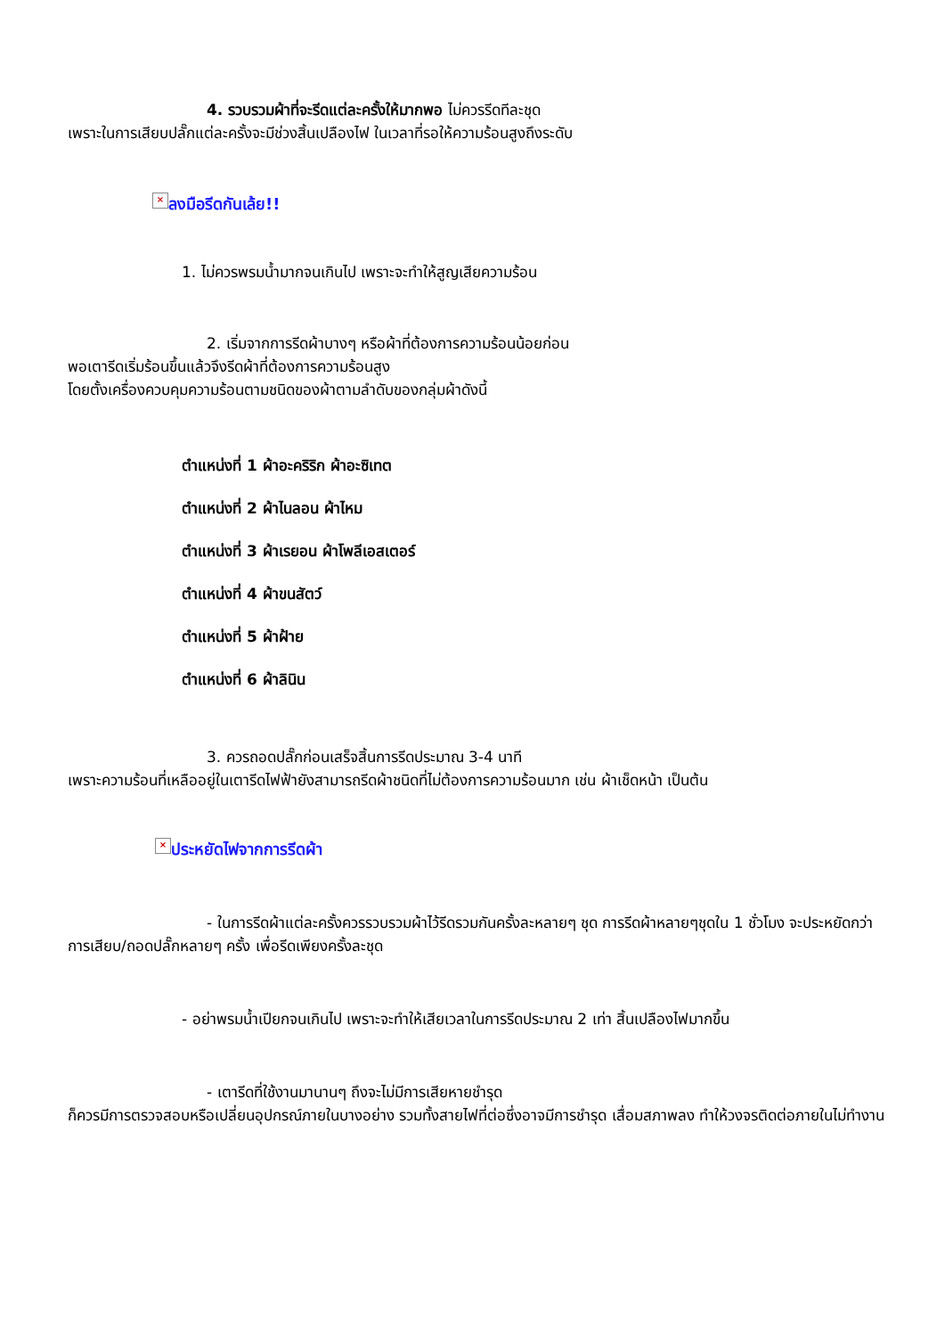4. รวบรวมผ้าที่จะรีดแต่ละครั้งให้มากพอ ไม่ควรรีดทีละชุด
เพราะในการเสียบปลั๊กแต่ละครั้งจะมีช่วงสิ้นเปลืองไฟ ในเวลาที่รอให้ความร้อนสูงถึงระดับ
× ลงมือรีดกันเล้ย!!
1. ไม่ควรพรมน้ำมากจนเกินไป เพราะจะทำให้สูญเสียความร้อน
2. เริ่มจากการรีดผ้าบางๆ หรือผ้าที่ต้องการความร้อนน้อยก่อน
พอเตารีดเริ่มร้อนขึ้นแล้วจึงรีดผ้าที่ต้องการความร้อนสูง
โดยตั้งเครื่องควบคุมความร้อนตามชนิดของผ้าตามลำดับของกลุ่มผ้าดังนี้
ตำแหน่งที่ 1 ผ้าอะคริริก ผ้าอะซิเทต
ตำแหน่งที่ 2 ผ้าไนลอน ผ้าไหม
ตำแหน่งที่ 3 ผ้าเรยอน ผ้าโพลีเอสเตอร์
ตำแหน่งที่ 4 ผ้าขนสัตว์
ตำแหน่งที่ 5 ผ้าฝ้าย
ตำแหน่งที่ 6 ผ้าลินิน
3. ควรถอดปลั๊กก่อนเสร็จสิ้นการรีดประมาณ 3-4 นาที
เพราะความร้อนที่เหลืออยู่ในเตารีดไฟฟ้ายังสามารถรีดผ้าชนิดที่ไม่ต้องการความร้อนมาก เช่น ผ้าเช็ดหน้า เป็นต้น
× ประหยัดไฟจากการรีดผ้า
- ในการรีดผ้าแต่ละครั้งควรรวบรวมผ้าไว้รีดรวมกันครั้งละหลายๆ ชุด การรีดผ้าหลายๆชุดใน 1 ชั่วโมง จะประหยัดกว่าการเสียบ/ถอดปลั๊กหลายๆ ครั้ง เพื่อรีดเพียงครั้งละชุด
- อย่าพรมน้ำเปียกจนเกินไป เพราะจะทำให้เสียเวลาในการรีดประมาณ 2 เท่า สิ้นเปลืองไฟมากขึ้น
- เตารีดที่ใช้งานมานานๆ ถึงจะไม่มีการเสียหายชำรุด
ก็ควรมีการตรวจสอบหรือเปลี่ยนอุปกรณ์ภายในบางอย่าง รวมทั้งสายไฟที่ต่อซึ่งอาจมีการชำรุด เสื่อมสภาพลง ทำให้วงจรติดต่อภายในไม่ทำงาน